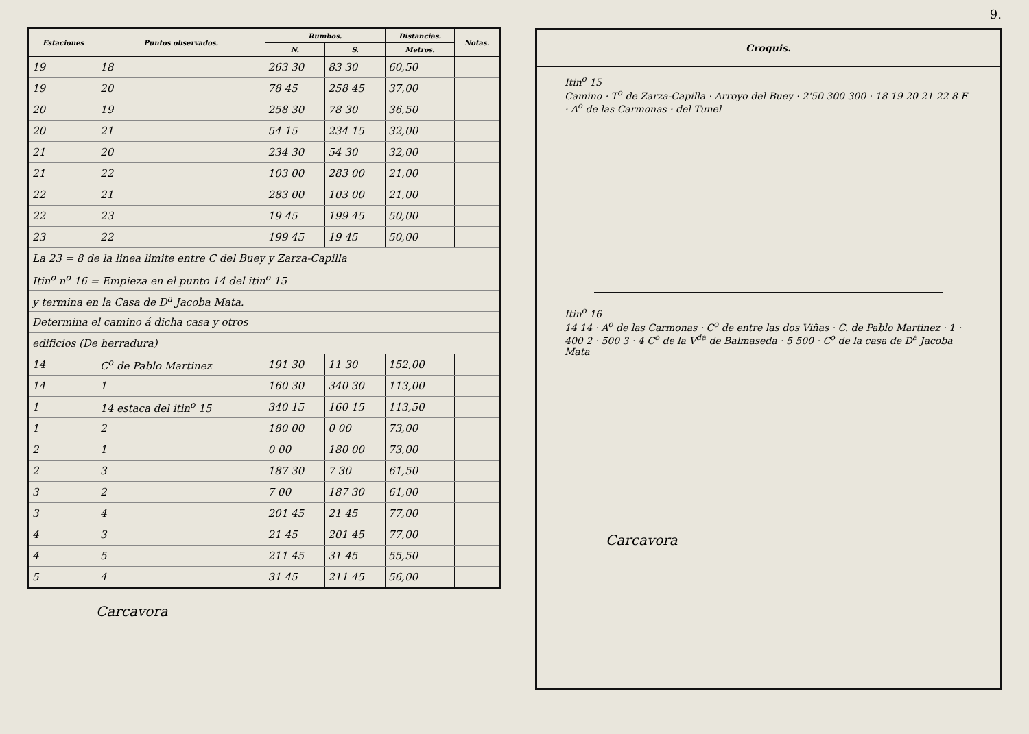| Estaciones | Puntos observados. | Rumbos. | | Distancias. | Notas. |
| --- | --- | --- | --- | --- | --- |
| | | N. | S. | Metros. | |
| 19 | 18 | 263 30 | 83 30 | 60,50 | |
| 19 | 20 | 78 45 | 258 45 | 37,00 | |
| 20 | 19 | 258 30 | 78 30 | 36,50 | |
| 20 | 21 | 54 15 | 234 15 | 32,00 | |
| 21 | 20 | 234 30 | 54 30 | 32,00 | |
| 21 | 22 | 103 00 | 283 00 | 21,00 | |
| 22 | 21 | 283 00 | 103 00 | 21,00 | |
| 22 | 23 | 19 45 | 199 45 | 50,00 | |
| 23 | 22 | 199 45 | 19 45 | 50,00 | |
| La 23 = 8 de la linea limite entre C del Buey y Zarza-Capilla | | | | | |
| Itin<sup>o</sup> n<sup>o</sup> 16 = Empieza en el punto 14 del itin<sup>o</sup> 15 | | | | | |
| y termina en la Casa de D<sup>a</sup> Jacoba Mata. | | | | | |
| Determina el camino á dicha casa y otros | | | | | |
| edificios (De herradura) | | | | | |
| 14 | C<sup>o</sup> de Pablo Martinez | 191 30 | 11 30 | 152,00 | |
| 14 | 1 | 160 30 | 340 30 | 113,00 | |
| 1 | 14 estaca del itin<sup>o</sup> 15 | 340 15 | 160 15 | 113,50 | |
| 1 | 2 | 180 00 | 0 00 | 73,00 | |
| 2 | 1 | 0 00 | 180 00 | 73,00 | |
| 2 | 3 | 187 30 | 7 30 | 61,50 | |
| 3 | 2 | 7 00 | 187 30 | 61,00 | |
| 3 | 4 | 201 45 | 21 45 | 77,00 | |
| 4 | 3 | 21 45 | 201 45 | 77,00 | |
| 4 | 5 | 211 45 | 31 45 | 55,50 | |
| 5 | 4 | 31 45 | 211 45 | 56,00 | |
Carcavora
9.
Croquis.
Itin<sup>o</sup> 15
Camino · T<sup>o</sup> de Zarza-Capilla · Arroyo del Buey · 2'50 300 300 · 18 19 20 21 22 8 E · A<sup>o</sup> de las Carmonas · del Tunel
Itin<sup>o</sup> 16
14 14 · A<sup>o</sup> de las Carmonas · C<sup>o</sup> de entre las dos Viñas · C. de Pablo Martinez · 1 · 400 2 · 500 3 · 4 C<sup>o</sup> de la V<sup>da</sup> de Balmaseda · 5 500 · C<sup>o</sup> de la casa de D<sup>a</sup> Jacoba Mata
Carcavora